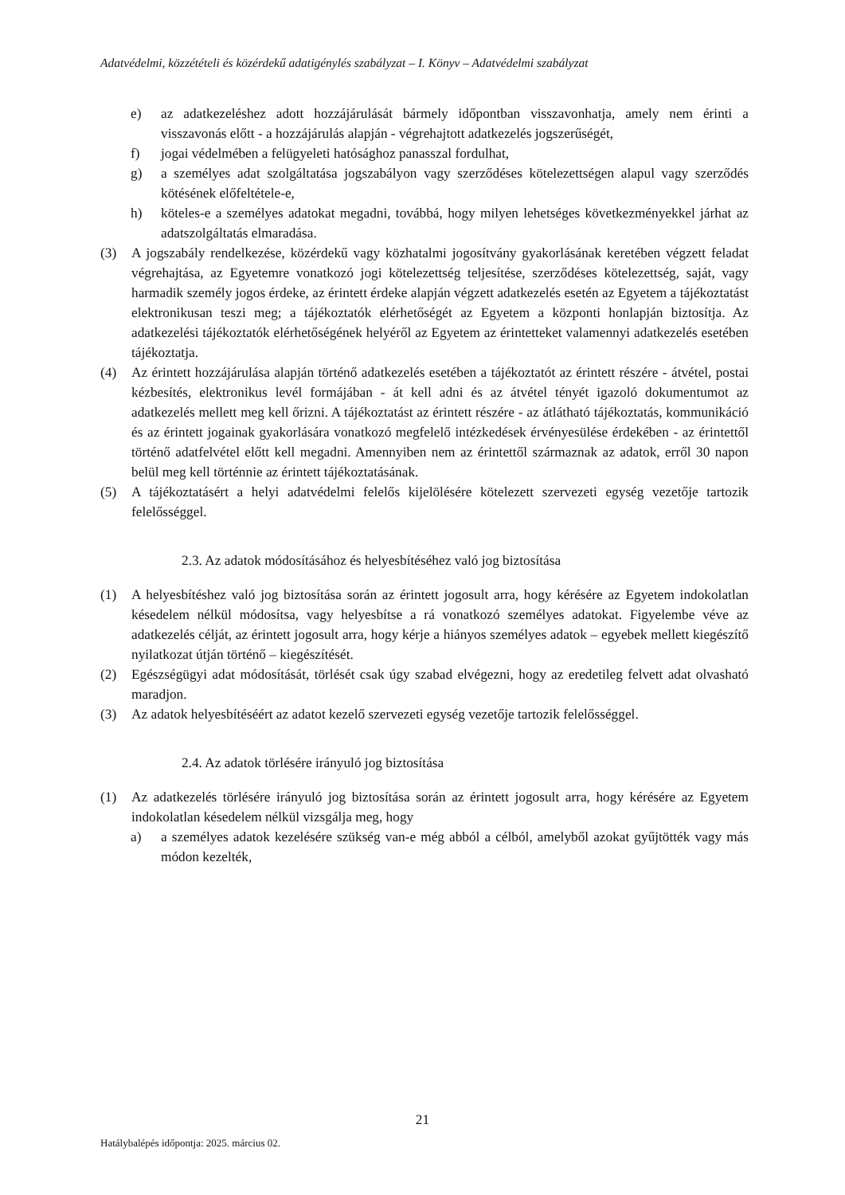Adatvédelmi, közzétételi és közérdekű adatigénylés szabályzat – I. Könyv – Adatvédelmi szabályzat
e) az adatkezeléshez adott hozzájárulását bármely időpontban visszavonhatja, amely nem érinti a visszavonás előtt - a hozzájárulás alapján - végrehajtott adatkezelés jogszerűségét,
f) jogai védelmében a felügyeleti hatósághoz panasszal fordulhat,
g) a személyes adat szolgáltatása jogszabályon vagy szerződéses kötelezettségen alapul vagy szerződés kötésének előfeltétele-e,
h) köteles-e a személyes adatokat megadni, továbbá, hogy milyen lehetséges következményekkel járhat az adatszolgáltatás elmaradása.
(3) A jogszabály rendelkezése, közérdekű vagy közhatalmi jogosítvány gyakorlásának keretében végzett feladat végrehajtása, az Egyetemre vonatkozó jogi kötelezettség teljesítése, szerződéses kötelezettség, saját, vagy harmadik személy jogos érdeke, az érintett érdeke alapján végzett adatkezelés esetén az Egyetem a tájékoztatást elektronikusan teszi meg; a tájékoztatók elérhetőségét az Egyetem a központi honlapján biztosítja. Az adatkezelési tájékoztatók elérhetőségének helyéről az Egyetem az érintetteket valamennyi adatkezelés esetében tájékoztatja.
(4) Az érintett hozzájárulása alapján történő adatkezelés esetében a tájékoztatót az érintett részére - átvétel, postai kézbesítés, elektronikus levél formájában - át kell adni és az átvétel tényét igazoló dokumentumot az adatkezelés mellett meg kell őrizni. A tájékoztatást az érintett részére - az átlátható tájékoztatás, kommunikáció és az érintett jogainak gyakorlására vonatkozó megfelelő intézkedések érvényesülése érdekében - az érintettől történő adatfelvétel előtt kell megadni. Amennyiben nem az érintettől származnak az adatok, erről 30 napon belül meg kell történnie az érintett tájékoztatásának.
(5) A tájékoztatásért a helyi adatvédelmi felelős kijelölésére kötelezett szervezeti egység vezetője tartozik felelősséggel.
2.3. Az adatok módosításához és helyesbítéséhez való jog biztosítása
(1) A helyesbítéshez való jog biztosítása során az érintett jogosult arra, hogy kérésére az Egyetem indokolatlan késedelem nélkül módosítsa, vagy helyesbítse a rá vonatkozó személyes adatokat. Figyelembe véve az adatkezelés célját, az érintett jogosult arra, hogy kérje a hiányos személyes adatok – egyebek mellett kiegészítő nyilatkozat útján történő – kiegészítését.
(2) Egészségügyi adat módosítását, törlését csak úgy szabad elvégezni, hogy az eredetileg felvett adat olvasható maradjon.
(3) Az adatok helyesbítéséért az adatot kezelő szervezeti egység vezetője tartozik felelősséggel.
2.4. Az adatok törlésére irányuló jog biztosítása
(1) Az adatkezelés törlésére irányuló jog biztosítása során az érintett jogosult arra, hogy kérésére az Egyetem indokolatlan késedelem nélkül vizsgálja meg, hogy
a) a személyes adatok kezelésére szükség van-e még abból a célból, amelyből azokat gyűjtötték vagy más módon kezelték,
21
Hatálybalépés időpontja: 2025. március 02.